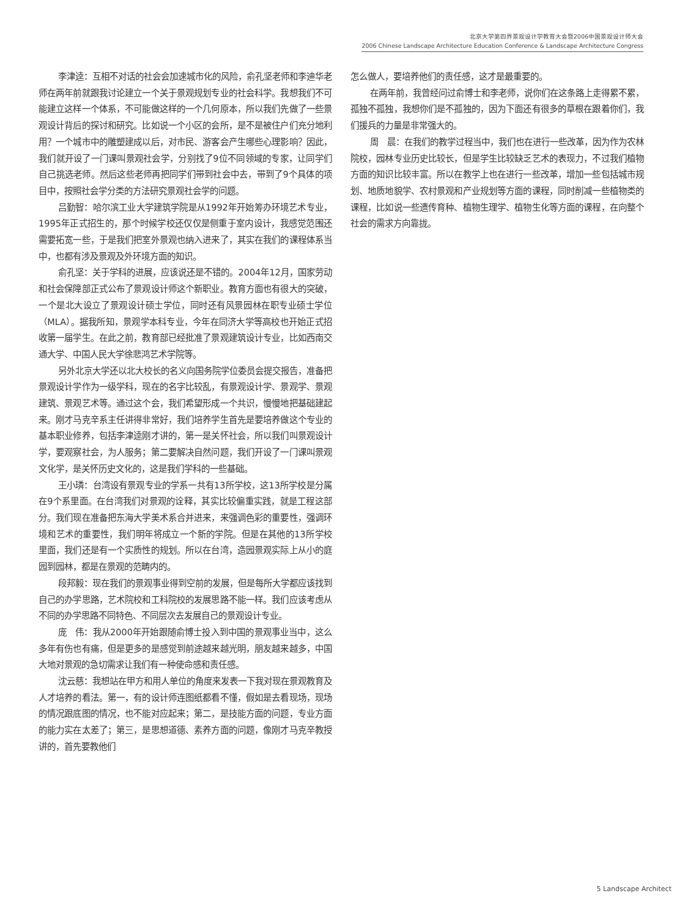北京大学第四界景观设计学教育大会暨2006中国景观设计师大会
2006 Chinese Landscape Architecture Education Conference & Landscape Architecture Congress
李津逵：互相不对话的社会会加速城市化的风险，俞孔坚老师和李迪华老师在两年前就跟我讨论建立一个关于景观规划专业的社会科学。我想我们不可能建立这样一个体系，不可能做这样的一个几何原本，所以我们先做了一些景观设计背后的探讨和研究。比如说一个小区的会所，是不是被住户们充分地利用？一个城市中的雕塑建成以后，对市民、游客会产生哪些心理影响？因此，我们就开设了一门课叫景观社会学，分别找了9位不同领域的专家，让同学们自己挑选老师。然后这些老师再把同学们带到社会中去，带到了9个具体的项目中，按照社会学分类的方法研究景观社会学的问题。
吕勤智：哈尔滨工业大学建筑学院是从1992年开始筹办环境艺术专业，1995年正式招生的，那个时候学校还仅仅是侧重于室内设计，我感觉范围还需要拓宽一些，于是我们把室外景观也纳入进来了，其实在我们的课程体系当中，也都有涉及景观及外环境方面的知识。
俞孔坚：关于学科的进展，应该说还是不错的。2004年12月，国家劳动和社会保障部正式公布了景观设计师这个新职业。教育方面也有很大的突破，一个是北大设立了景观设计硕士学位，同时还有风景园林在职专业硕士学位（MLA）。据我所知，景观学本科专业，今年在同济大学等高校也开始正式招收第一届学生。在此之前，教育部已经批准了景观建筑设计专业，比如西南交通大学、中国人民大学徐悲鸿艺术学院等。
另外北京大学还以北大校长的名义向国务院学位委员会提交报告，准备把景观设计学作为一级学科，现在的名字比较乱，有景观设计学、景观学、景观建筑、景观艺术等。通过这个会，我们希望形成一个共识，慢慢地把基础建起来。刚才马克辛系主任讲得非常好，我们培养学生首先是要培养做这个专业的基本职业修养，包括李津逵刚才讲的，第一是关怀社会，所以我们叫景观设计学，要观察社会，为人服务；第二要解决自然问题，我们开设了一门课叫景观文化学，是关怀历史文化的，这是我们学科的一些基础。
王小璘：台湾设有景观专业的学系一共有13所学校，这13所学校是分属在9个系里面。在台湾我们对景观的诠释，其实比较偏重实践，就是工程这部分。我们现在准备把东海大学美术系合并进来，来强调色彩的重要性，强调环境和艺术的重要性，我们明年将成立一个新的学院。但是在其他的13所学校里面，我们还是有一个实质性的规划。所以在台湾，造园景观实际上从小的庭园到园林，都是在景观的范畴内的。
段邦毅：现在我们的景观事业得到空前的发展，但是每所大学都应该找到自己的办学思路，艺术院校和工科院校的发展思路不能一样。我们应该考虑从不同的办学思路不同特色、不同层次去发展自己的景观设计专业。
庞　伟：我从2000年开始跟随俞博士投入到中国的景观事业当中，这么多年有伤也有痛，但是更多的是感觉到前途越来越光明，朋友越来越多，中国大地对景观的急切需求让我们有一种使命感和责任感。
沈云慈：我想站在甲方和用人单位的角度来发表一下我对现在景观教育及人才培养的看法。第一，有的设计师连图纸都看不懂，假如是去看现场，现场的情况跟底图的情况，也不能对应起来；第二，是技能方面的问题，专业方面的能力实在太差了；第三，是思想道德、素养方面的问题，像刚才马克辛教授讲的，首先要教他们
怎么做人，要培养他们的责任感，这才是最重要的。
在两年前，我曾经问过俞博士和李老师，说你们在这条路上走得累不累，孤独不孤独，我想你们是不孤独的，因为下面还有很多的草根在跟着你们，我们援兵的力量是非常强大的。
周　晨：在我们的教学过程当中，我们也在进行一些改革，因为作为农林院校，园林专业历史比较长，但是学生比较缺乏艺术的表现力，不过我们植物方面的知识比较丰富。所以在教学上也在进行一些改革，增加一些包括城市规划、地质地貌学、农村景观和产业规划等方面的课程，同时削减一些植物类的课程，比如说一些遗传育种、植物生理学、植物生化等方面的课程，在向整个社会的需求方向靠拢。
5 Landscape Architect